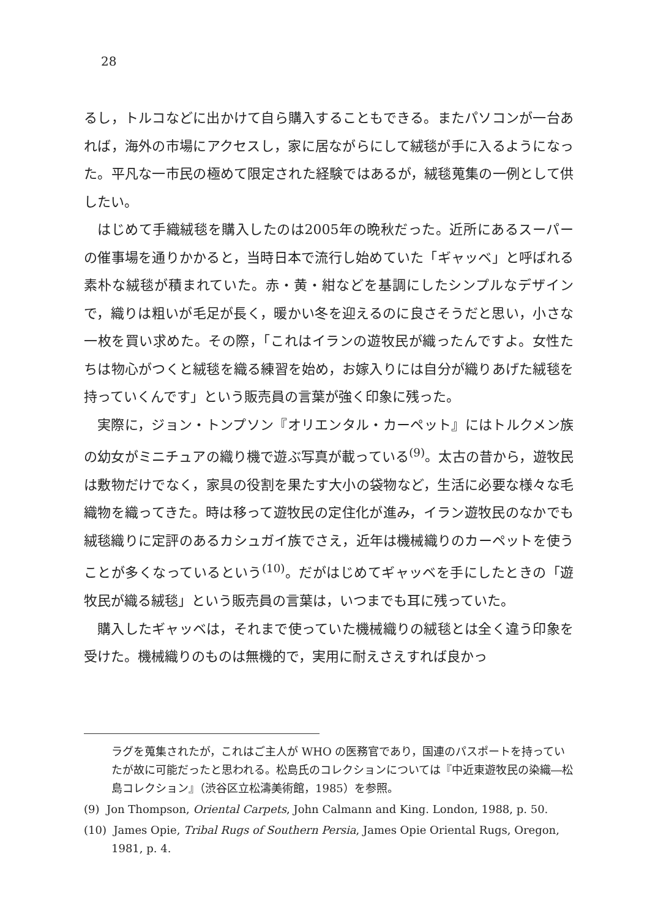28
るし，トルコなどに出かけて自ら購入することもできる。またパソコンが一台あれば，海外の市場にアクセスし，家に居ながらにして絨毯が手に入るようになった。平凡な一市民の極めて限定された経験ではあるが，絨毯蒐集の一例として供したい。
はじめて手織絨毯を購入したのは2005年の晩秋だった。近所にあるスーパーの催事場を通りかかると，当時日本で流行し始めていた「ギャッベ」と呼ばれる素朴な絨毯が積まれていた。赤・黄・紺などを基調にしたシンプルなデザインで，織りは粗いが毛足が長く，暖かい冬を迎えるのに良さそうだと思い，小さな一枚を買い求めた。その際，「これはイランの遊牧民が織ったんですよ。女性たちは物心がつくと絨毯を織る練習を始め，お嫁入りには自分が織りあげた絨毯を持っていくんです」という販売員の言葉が強く印象に残った。
実際に，ジョン・トンプソン『オリエンタル・カーペット』にはトルクメン族の幼女がミニチュアの織り機で遊ぶ写真が載っている<sup>(9)</sup>。太古の昔から，遊牧民は敷物だけでなく，家具の役割を果たす大小の袋物など，生活に必要な様々な毛織物を織ってきた。時は移って遊牧民の定住化が進み，イラン遊牧民のなかでも絨毯織りに定評のあるカシュガイ族でさえ，近年は機械織りのカーペットを使うことが多くなっているという<sup>(10)</sup>。だがはじめてギャッベを手にしたときの「遊牧民が織る絨毯」という販売員の言葉は，いつまでも耳に残っていた。
購入したギャッベは，それまで使っていた機械織りの絨毯とは全く違う印象を受けた。機械織りのものは無機的で，実用に耐えさえすれば良かっ
ラグを蒐集されたが，これはご主人が WHO の医務官であり，国連のパスポートを持っていたが故に可能だったと思われる。松島氏のコレクションについては『中近東遊牧民の染織―松島コレクション』（渋谷区立松濤美術館，1985）を参照。
(9) Jon Thompson, Oriental Carpets, John Calmann and King. London, 1988, p. 50.
(10) James Opie, Tribal Rugs of Southern Persia, James Opie Oriental Rugs, Oregon, 1981, p. 4.